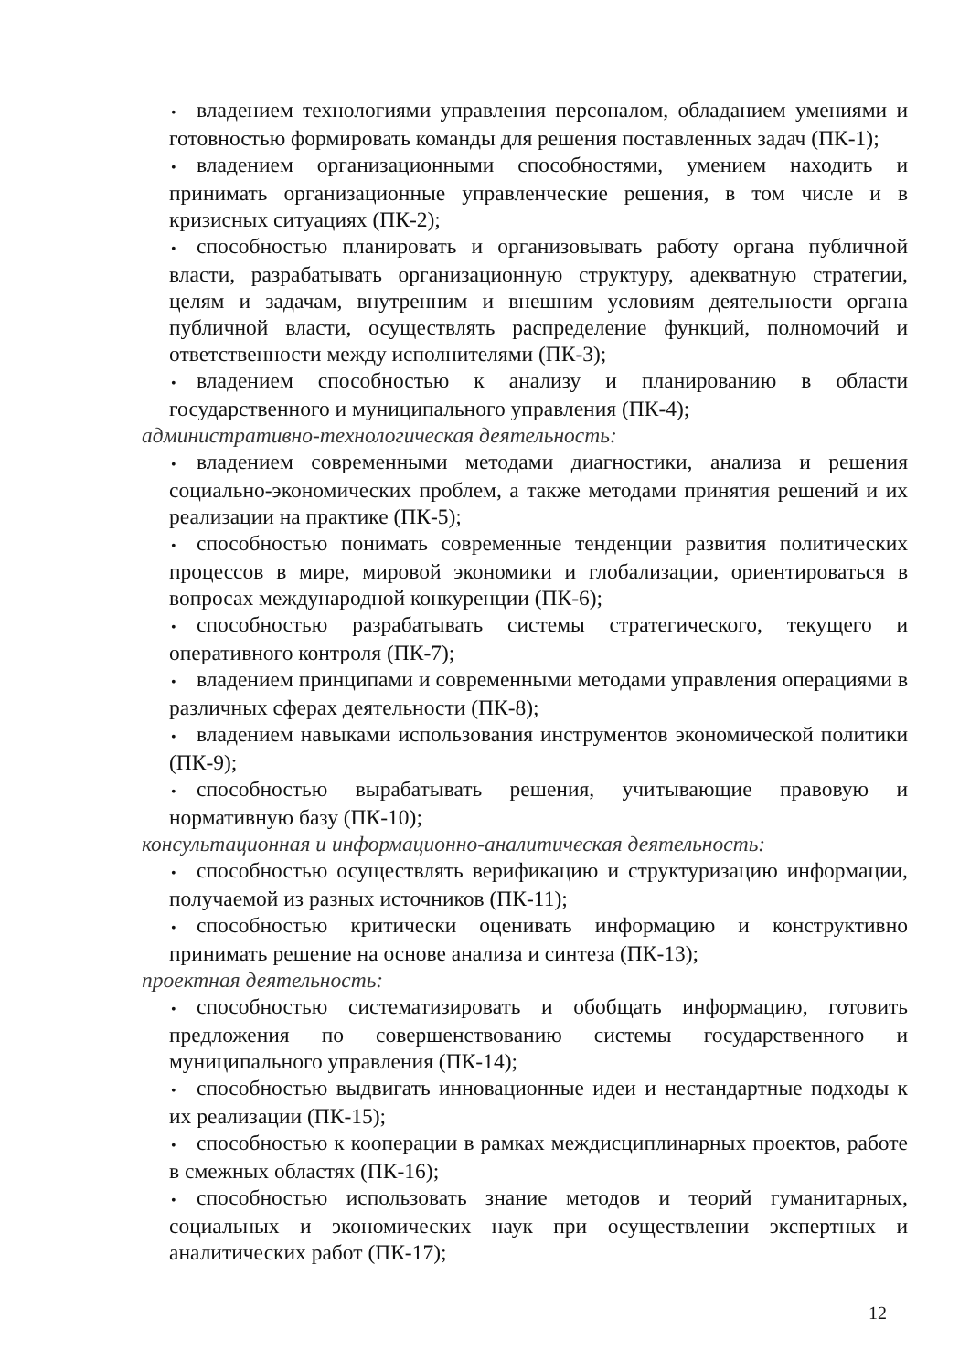• владением технологиями управления персоналом, обладанием умениями и готовностью формировать команды для решения поставленных задач (ПК-1);
• владением организационными способностями, умением находить и принимать организационные управленческие решения, в том числе и в кризисных ситуациях (ПК-2);
• способностью планировать и организовывать работу органа публичной власти, разрабатывать организационную структуру, адекватную стратегии, целям и задачам, внутренним и внешним условиям деятельности органа публичной власти, осуществлять распределение функций, полномочий и ответственности между исполнителями (ПК-3);
• владением способностью к анализу и планированию в области государственного и муниципального управления (ПК-4);
административно-технологическая деятельность:
• владением современными методами диагностики, анализа и решения социально-экономических проблем, а также методами принятия решений и их реализации на практике (ПК-5);
• способностью понимать современные тенденции развития политических процессов в мире, мировой экономики и глобализации, ориентироваться в вопросах международной конкуренции (ПК-6);
• способностью разрабатывать системы стратегического, текущего и оперативного контроля (ПК-7);
• владением принципами и современными методами управления операциями в различных сферах деятельности (ПК-8);
• владением навыками использования инструментов экономической политики (ПК-9);
• способностью вырабатывать решения, учитывающие правовую и нормативную базу (ПК-10);
консультационная и информационно-аналитическая деятельность:
• способностью осуществлять верификацию и структуризацию информации, получаемой из разных источников (ПК-11);
• способностью критически оценивать информацию и конструктивно принимать решение на основе анализа и синтеза (ПК-13);
проектная деятельность:
• способностью систематизировать и обобщать информацию, готовить предложения по совершенствованию системы государственного и муниципального управления (ПК-14);
• способностью выдвигать инновационные идеи и нестандартные подходы к их реализации (ПК-15);
• способностью к кооперации в рамках междисциплинарных проектов, работе в смежных областях (ПК-16);
• способностью использовать знание методов и теорий гуманитарных, социальных и экономических наук при осуществлении экспертных и аналитических работ (ПК-17);
12